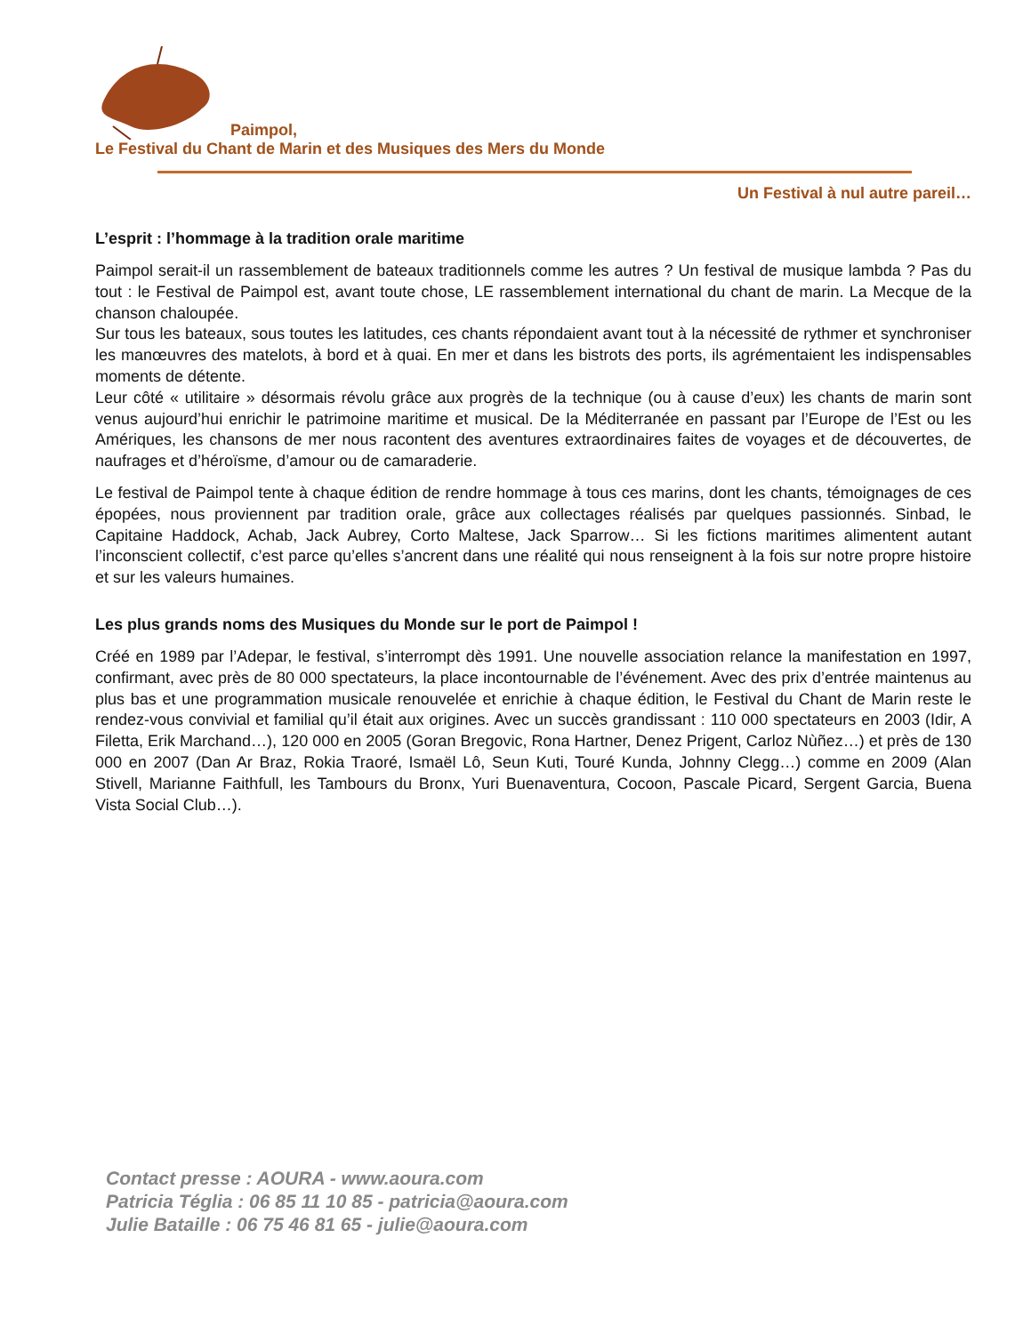Paimpol,
Le Festival du Chant de Marin et des Musiques des Mers du Monde
Un Festival à nul autre pareil…
L’esprit : l’hommage à la tradition orale maritime
Paimpol serait-il un rassemblement de bateaux traditionnels comme les autres ? Un festival de musique lambda ? Pas du tout : le Festival de Paimpol est, avant toute chose, LE rassemblement international du chant de marin. La Mecque de la chanson chaloupée.
Sur tous les bateaux, sous toutes les latitudes, ces chants répondaient avant tout à la nécessité de rythmer et synchroniser les manœuvres des matelots, à bord et à quai. En mer et dans les bistrots des ports, ils agrémentaient les indispensables moments de détente.
Leur côté « utilitaire » désormais révolu grâce aux progrès de la technique (ou à cause d’eux) les chants de marin sont venus aujourd’hui enrichir le patrimoine maritime et musical. De la Méditerranée en passant par l’Europe de l’Est ou les Amériques, les chansons de mer nous racontent des aventures extraordinaires faites de voyages et de découvertes, de naufrages et d’héroïsme, d’amour ou de camaraderie.
Le festival de Paimpol tente à chaque édition de rendre hommage à tous ces marins, dont les chants, témoignages de ces épopées, nous proviennent par tradition orale, grâce aux collectages réalisés par quelques passionnés. Sinbad, le Capitaine Haddock, Achab, Jack Aubrey, Corto Maltese, Jack Sparrow… Si les fictions maritimes alimentent autant l’inconscient collectif, c’est parce qu’elles s’ancrent dans une réalité qui nous renseignent à la fois sur notre propre histoire et sur les valeurs humaines.
Les plus grands noms des Musiques du Monde sur le port de Paimpol !
Créé en 1989 par l’Adepar, le festival, s’interrompt dès 1991. Une nouvelle association relance la manifestation en 1997, confirmant, avec près de 80 000 spectateurs, la place incontournable de l’événement. Avec des prix d’entrée maintenus au plus bas et une programmation musicale renouvelée et enrichie à chaque édition, le Festival du Chant de Marin reste le rendez-vous convivial et familial qu’il était aux origines. Avec un succès grandissant : 110 000 spectateurs en 2003 (Idir, A Filetta, Erik Marchand…), 120 000 en 2005 (Goran Bregovic, Rona Hartner, Denez Prigent, Carloz Nùñez…) et près de 130 000 en 2007 (Dan Ar Braz, Rokia Traoré, Ismaël Lô, Seun Kuti, Touré Kunda, Johnny Clegg…) comme en 2009 (Alan Stivell, Marianne Faithfull, les Tambours du Bronx, Yuri Buenaventura, Cocoon, Pascale Picard, Sergent Garcia, Buena Vista Social Club…).
Contact presse : AOURA - www.aoura.com
Patricia Téglia : 06 85 11 10 85 - patricia@aoura.com
Julie Bataille : 06 75 46 81 65 - julie@aoura.com